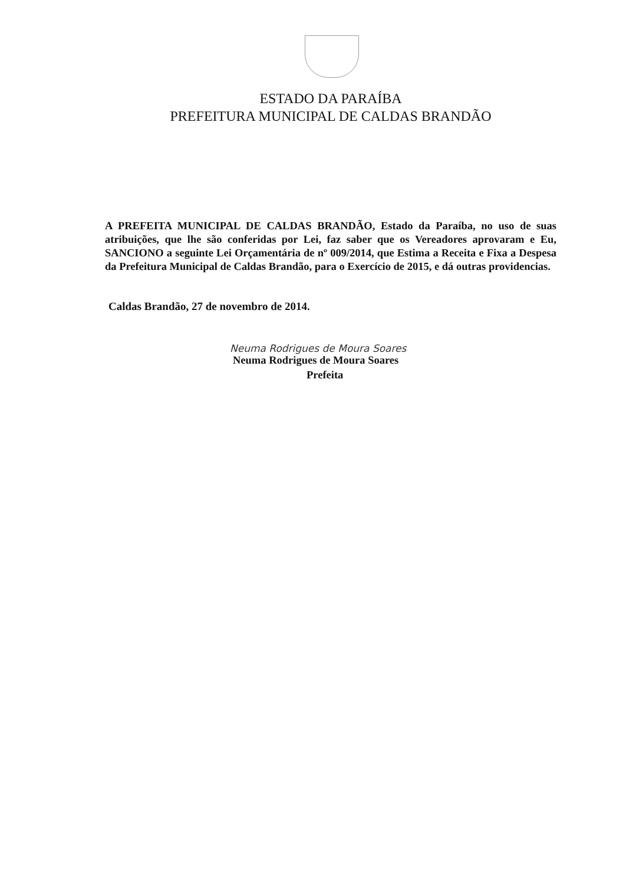ESTADO DA PARAÍBA
PREFEITURA MUNICIPAL DE CALDAS BRANDÃO
A PREFEITA MUNICIPAL DE CALDAS BRANDÃO, Estado da Paraíba, no uso de suas atribuições, que lhe são conferidas por Lei, faz saber que os Vereadores aprovaram e Eu, SANCIONO a seguinte Lei Orçamentária de nº 009/2014, que Estima a Receita e Fixa a Despesa da Prefeitura Municipal de Caldas Brandão, para o Exercício de 2015, e dá outras providencias.
Caldas Brandão, 27 de novembro de 2014.
Neuma Rodrigues de Moura Soares
Neuma Rodrigues de Moura Soares
Prefeita